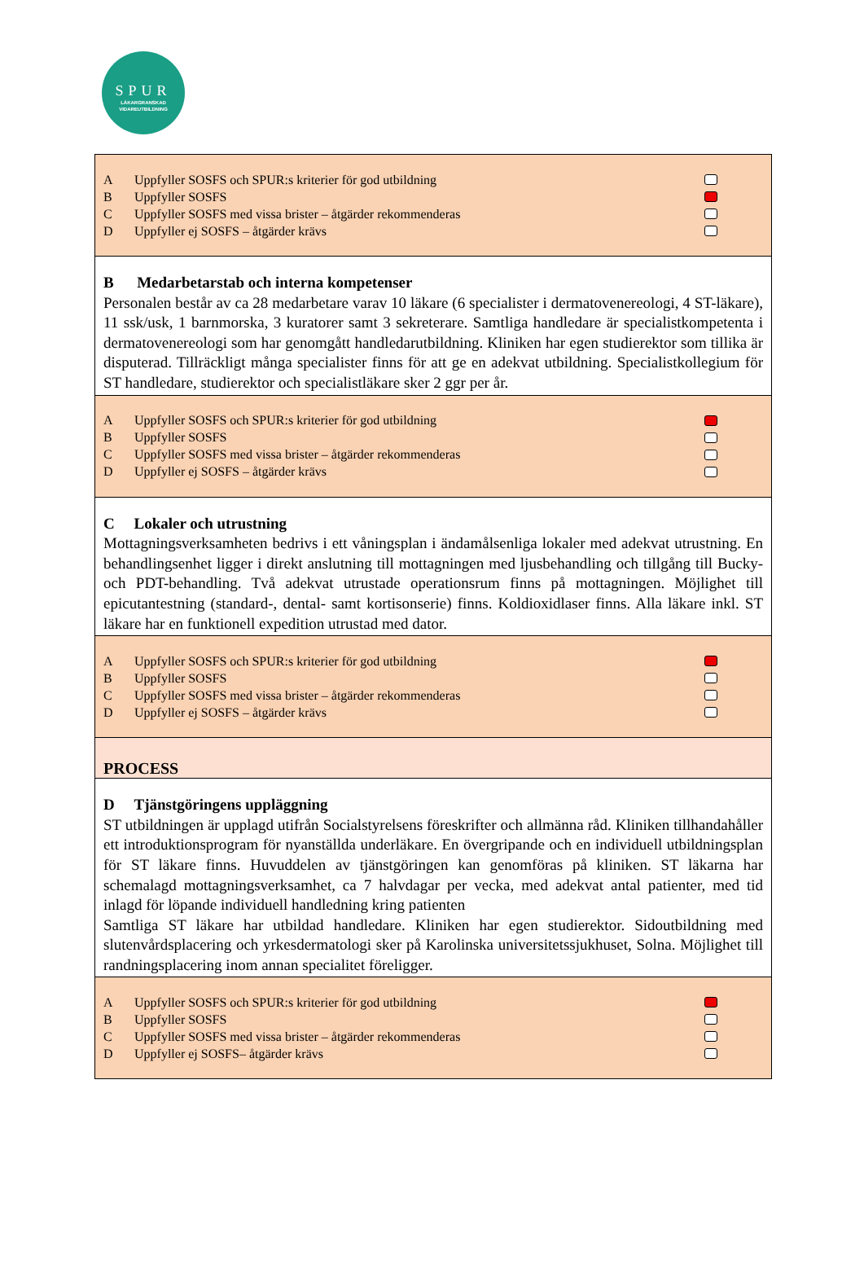SPUR
LÄKARGRANSKAD
VIDAREUTBILDNING
A Uppfyller SOSFS och SPUR:s kriterier för god utbildning
B Uppfyller SOSFS
C Uppfyller SOSFS med vissa brister – åtgärder rekommenderas
D Uppfyller ej SOSFS – åtgärder krävs
B Medarbetarstab och interna kompetenser
Personalen består av ca 28 medarbetare varav 10 läkare (6 specialister i dermatovenereologi, 4 ST-läkare), 11 ssk/usk, 1 barnmorska, 3 kuratorer samt 3 sekreterare. Samtliga handledare är specialistkompetenta i dermatovenereologi som har genomgått handledarutbildning. Kliniken har egen studierektor som tillika är disputerad. Tillräckligt många specialister finns för att ge en adekvat utbildning. Specialistkollegium för ST handledare, studierektor och specialistläkare sker 2 ggr per år.
A Uppfyller SOSFS och SPUR:s kriterier för god utbildning
B Uppfyller SOSFS
C Uppfyller SOSFS med vissa brister – åtgärder rekommenderas
D Uppfyller ej SOSFS – åtgärder krävs
C Lokaler och utrustning
Mottagningsverksamheten bedrivs i ett våningsplan i ändamålsenliga lokaler med adekvat utrustning. En behandlingsenhet ligger i direkt anslutning till mottagningen med ljusbehandling och tillgång till Bucky- och PDT-behandling. Två adekvat utrustade operationsrum finns på mottagningen. Möjlighet till epicutantestning (standard-, dental- samt kortisonserie) finns. Koldioxidlaser finns. Alla läkare inkl. ST läkare har en funktionell expedition utrustad med dator.
A Uppfyller SOSFS och SPUR:s kriterier för god utbildning
B Uppfyller SOSFS
C Uppfyller SOSFS med vissa brister – åtgärder rekommenderas
D Uppfyller ej SOSFS – åtgärder krävs
PROCESS
D Tjänstgöringens uppläggning
ST utbildningen är upplagd utifrån Socialstyrelsens föreskrifter och allmänna råd. Kliniken tillhandahåller ett introduktionsprogram för nyanställda underläkare. En övergripande och en individuell utbildningsplan för ST läkare finns. Huvuddelen av tjänstgöringen kan genomföras på kliniken. ST läkarna har schemalagd mottagningsverksamhet, ca 7 halvdagar per vecka, med adekvat antal patienter, med tid inlagd för löpande individuell handledning kring patienten
Samtliga ST läkare har utbildad handledare. Kliniken har egen studierektor. Sidoutbildning med slutenvårdsplacering och yrkesdermatologi sker på Karolinska universitetssjukhuset, Solna. Möjlighet till randningsplacering inom annan specialitet föreligger.
A Uppfyller SOSFS och SPUR:s kriterier för god utbildning
B Uppfyller SOSFS
C Uppfyller SOSFS med vissa brister – åtgärder rekommenderas
D Uppfyller ej SOSFS– åtgärder krävs